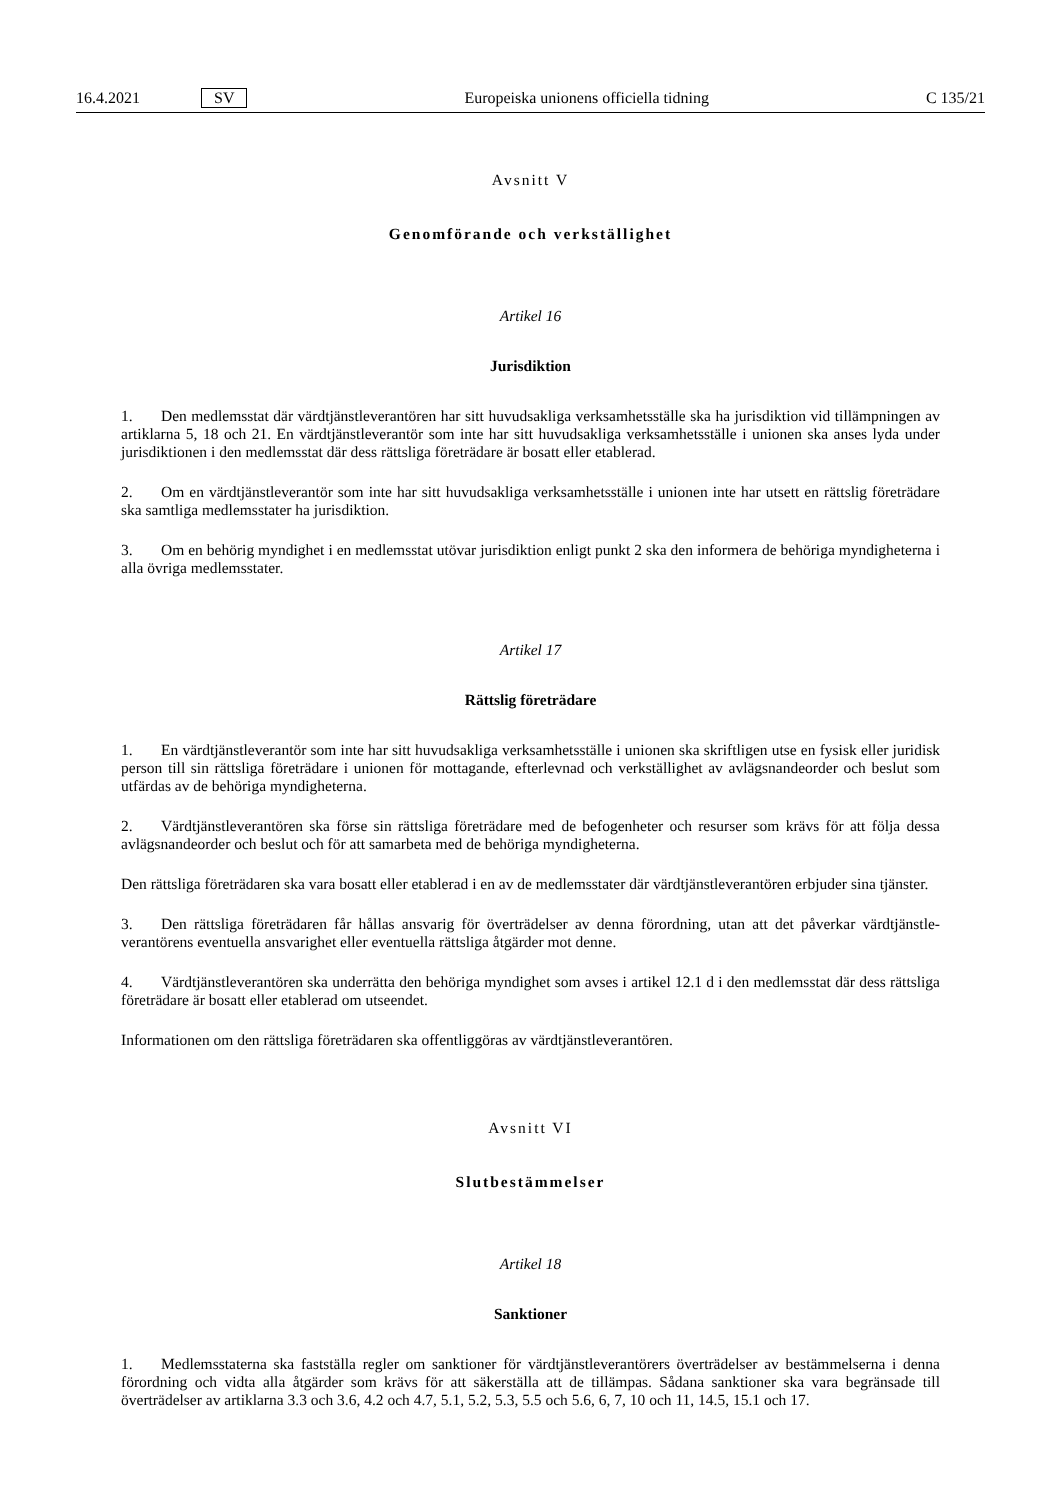16.4.2021 SV Europeiska unionens officiella tidning C 135/21
Avsnitt V
Genomförande och verkställighet
Artikel 16
Jurisdiktion
1. Den medlemsstat där värdtjänstleverantören har sitt huvudsakliga verksamhetsställe ska ha jurisdiktion vid tillämpningen av artiklarna 5, 18 och 21. En värdtjänstleverantör som inte har sitt huvudsakliga verksamhetsställe i unionen ska anses lyda under jurisdiktionen i den medlemsstat där dess rättsliga företrädare är bosatt eller etablerad.
2. Om en värdtjänstleverantör som inte har sitt huvudsakliga verksamhetsställe i unionen inte har utsett en rättslig företrädare ska samtliga medlemsstater ha jurisdiktion.
3. Om en behörig myndighet i en medlemsstat utövar jurisdiktion enligt punkt 2 ska den informera de behöriga myndigheterna i alla övriga medlemsstater.
Artikel 17
Rättslig företrädare
1. En värdtjänstleverantör som inte har sitt huvudsakliga verksamhetsställe i unionen ska skriftligen utse en fysisk eller juridisk person till sin rättsliga företrädare i unionen för mottagande, efterlevnad och verkställighet av avlägsnandeorder och beslut som utfärdas av de behöriga myndigheterna.
2. Värdtjänstleverantören ska förse sin rättsliga företrädare med de befogenheter och resurser som krävs för att följa dessa avlägsnandeorder och beslut och för att samarbeta med de behöriga myndigheterna.
Den rättsliga företrädaren ska vara bosatt eller etablerad i en av de medlemsstater där värdtjänstleverantören erbjuder sina tjänster.
3. Den rättsliga företrädaren får hållas ansvarig för överträdelser av denna förordning, utan att det påverkar värdtjänstle­verantörens eventuella ansvarighet eller eventuella rättsliga åtgärder mot denne.
4. Värdtjänstleverantören ska underrätta den behöriga myndighet som avses i artikel 12.1 d i den medlemsstat där dess rättsliga företrädare är bosatt eller etablerad om utseendet.
Informationen om den rättsliga företrädaren ska offentliggöras av värdtjänstleverantören.
Avsnitt VI
Slutbestämmelser
Artikel 18
Sanktioner
1. Medlemsstaterna ska fastställa regler om sanktioner för värdtjänstleverantörers överträdelser av bestämmelserna i denna förordning och vidta alla åtgärder som krävs för att säkerställa att de tillämpas. Sådana sanktioner ska vara begränsade till överträdelser av artiklarna 3.3 och 3.6, 4.2 och 4.7, 5.1, 5.2, 5.3, 5.5 och 5.6, 6, 7, 10 och 11, 14.5, 15.1 och 17.